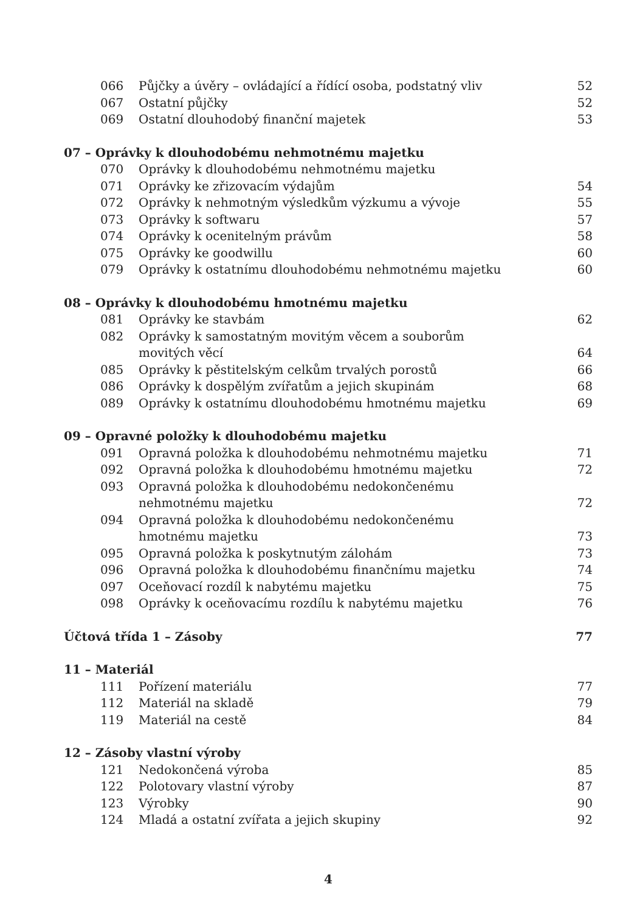066 Půjčky a úvěry – ovládající a řídící osoba, podstatný vliv 52
067 Ostatní půjčky 52
069 Ostatní dlouhodobý finanční majetek 53
07 – Oprávky k dlouhodobému nehmotnému majetku
070 Oprávky k dlouhodobému nehmotnému majetku
071 Oprávky ke zřizovacím výdajům 54
072 Oprávky k nehmotným výsledkům výzkumu a vývoje 55
073 Oprávky k softwaru 57
074 Oprávky k ocenitelným právům 58
075 Oprávky ke goodwillu 60
079 Oprávky k ostatnímu dlouhodobému nehmotnému majetku 60
08 – Oprávky k dlouhodobému hmotnému majetku
081 Oprávky ke stavbám 62
082 Oprávky k samostatným movitým věcem a souborům
movitých věcí
64
085 Oprávky k pěstitelským celkům trvalých porostů 66
086 Oprávky k dospělým zvířatům a jejich skupinám 68
089 Oprávky k ostatnímu dlouhodobému hmotnému majetku 69
09 – Opravné položky k dlouhodobému majetku
091 Opravná položka k dlouhodobému nehmotnému majetku 71
092 Opravná položka k dlouhodobému hmotnému majetku 72
093 Opravná položka k dlouhodobému nedokončenému
nehmotnému majetku
72
094 Opravná položka k dlouhodobému nedokončenému
hmotnému majetku
73
095 Opravná položka k poskytnutým zálohám 73
096 Opravná položka k dlouhodobému finančnímu majetku 74
097 Oceňovací rozdíl k nabytému majetku 75
098 Oprávky k oceňovacímu rozdílu k nabytému majetku 76
Účtová třída 1 – Zásoby 77
11 – Materiál
111 Pořízení materiálu 77
112 Materiál na skladě 79
119 Materiál na cestě 84
12 – Zásoby vlastní výroby
121 Nedokončená výroba 85
122 Polotovary vlastní výroby 87
123 Výrobky 90
124 Mladá a ostatní zvířata a jejich skupiny 92
4